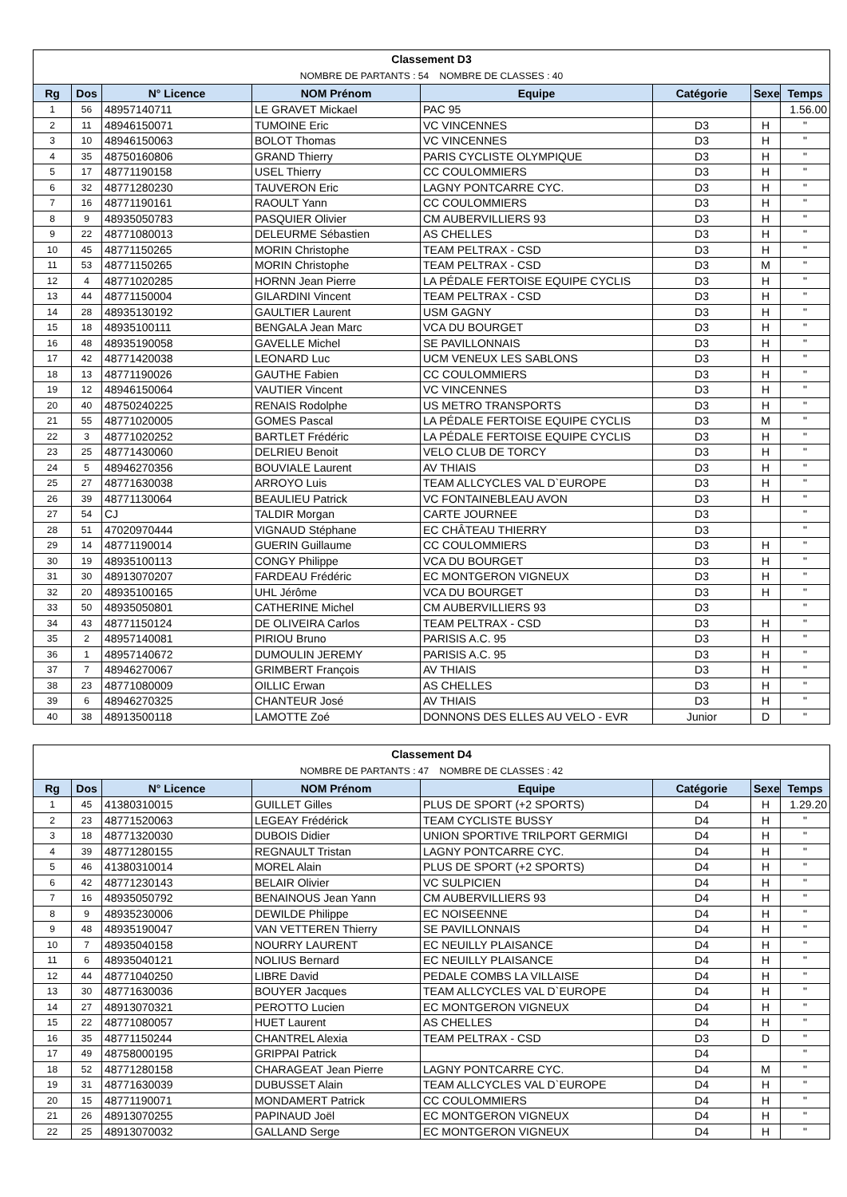| Classement D3 | | | | | | | |
| NOMBRE DE PARTANTS : 54 NOMBRE DE CLASSES : 40 | | | | | | | |
| Rg | Dos | N° Licence | NOM Prénom | Equipe | Catégorie | Sexe | Temps |
| 1 | 56 | 48957140711 | LE GRAVET Mickael | PAC 95 | | | 1.56.00 |
| 2 | 11 | 48946150071 | TUMOINE Eric | VC VINCENNES | D3 | H | " |
| 3 | 10 | 48946150063 | BOLOT Thomas | VC VINCENNES | D3 | H | " |
| 4 | 35 | 48750160806 | GRAND Thierry | PARIS CYCLISTE OLYMPIQUE | D3 | H | " |
| 5 | 17 | 48771190158 | USEL Thierry | CC COULOMMIERS | D3 | H | " |
| 6 | 32 | 48771280230 | TAUVERON Eric | LAGNY PONTCARRE CYC. | D3 | H | " |
| 7 | 16 | 48771190161 | RAOULT Yann | CC COULOMMIERS | D3 | H | " |
| 8 | 9 | 48935050783 | PASQUIER Olivier | CM AUBERVILLIERS 93 | D3 | H | " |
| 9 | 22 | 48771080013 | DELEURME Sébastien | AS CHELLES | D3 | H | " |
| 10 | 45 | 48771150265 | MORIN Christophe | TEAM PELTRAX - CSD | D3 | H | " |
| 11 | 53 | 48771150265 | MORIN Christophe | TEAM PELTRAX - CSD | D3 | M | " |
| 12 | 4 | 48771020285 | HORNN Jean Pierre | LA PÉDALE FERTOISE EQUIPE CYCLIS | D3 | H | " |
| 13 | 44 | 48771150004 | GILARDINI Vincent | TEAM PELTRAX - CSD | D3 | H | " |
| 14 | 28 | 48935130192 | GAULTIER Laurent | USM GAGNY | D3 | H | " |
| 15 | 18 | 48935100111 | BENGALA Jean Marc | VCA DU BOURGET | D3 | H | " |
| 16 | 48 | 48935190058 | GAVELLE Michel | SE PAVILLONNAIS | D3 | H | " |
| 17 | 42 | 48771420038 | LEONARD Luc | UCM VENEUX LES SABLONS | D3 | H | " |
| 18 | 13 | 48771190026 | GAUTHE Fabien | CC COULOMMIERS | D3 | H | " |
| 19 | 12 | 48946150064 | VAUTIER Vincent | VC VINCENNES | D3 | H | " |
| 20 | 40 | 48750240225 | RENAIS Rodolphe | US METRO TRANSPORTS | D3 | H | " |
| 21 | 55 | 48771020005 | GOMES Pascal | LA PÉDALE FERTOISE EQUIPE CYCLIS | D3 | M | " |
| 22 | 3 | 48771020252 | BARTLET Frédéric | LA PÉDALE FERTOISE EQUIPE CYCLIS | D3 | H | " |
| 23 | 25 | 48771430060 | DELRIEU Benoit | VELO CLUB DE TORCY | D3 | H | " |
| 24 | 5 | 48946270356 | BOUVIALE Laurent | AV THIAIS | D3 | H | " |
| 25 | 27 | 48771630038 | ARROYO Luis | TEAM ALLCYCLES VAL D`EUROPE | D3 | H | " |
| 26 | 39 | 48771130064 | BEAULIEU Patrick | VC FONTAINEBLEAU AVON | D3 | H | " |
| 27 | 54 | CJ | TALDIR Morgan | CARTE JOURNEE | D3 | | " |
| 28 | 51 | 47020970444 | VIGNAUD Stéphane | EC CHÂTEAU THIERRY | D3 | | " |
| 29 | 14 | 48771190014 | GUERIN Guillaume | CC COULOMMIERS | D3 | H | " |
| 30 | 19 | 48935100113 | CONGY Philippe | VCA DU BOURGET | D3 | H | " |
| 31 | 30 | 48913070207 | FARDEAU Frédéric | EC MONTGERON VIGNEUX | D3 | H | " |
| 32 | 20 | 48935100165 | UHL Jérôme | VCA DU BOURGET | D3 | H | " |
| 33 | 50 | 48935050801 | CATHERINE Michel | CM AUBERVILLIERS 93 | D3 | | " |
| 34 | 43 | 48771150124 | DE OLIVEIRA Carlos | TEAM PELTRAX - CSD | D3 | H | " |
| 35 | 2 | 48957140081 | PIRIOU Bruno | PARISIS A.C. 95 | D3 | H | " |
| 36 | 1 | 48957140672 | DUMOULIN JEREMY | PARISIS A.C. 95 | D3 | H | " |
| 37 | 7 | 48946270067 | GRIMBERT François | AV THIAIS | D3 | H | " |
| 38 | 23 | 48771080009 | OILLIC Erwan | AS CHELLES | D3 | H | " |
| 39 | 6 | 48946270325 | CHANTEUR José | AV THIAIS | D3 | H | " |
| 40 | 38 | 48913500118 | LAMOTTE Zoé | DONNONS DES ELLES AU VELO - EVR | Junior | D | " |
| Classement D4 | | | | | | | |
| NOMBRE DE PARTANTS : 47 NOMBRE DE CLASSES : 42 | | | | | | | |
| Rg | Dos | N° Licence | NOM Prénom | Equipe | Catégorie | Sexe | Temps |
| 1 | 45 | 41380310015 | GUILLET Gilles | PLUS DE SPORT (+2 SPORTS) | D4 | H | 1.29.20 |
| 2 | 23 | 48771520063 | LEGEAY Frédérick | TEAM CYCLISTE BUSSY | D4 | H | " |
| 3 | 18 | 48771320030 | DUBOIS Didier | UNION SPORTIVE TRILPORT GERMIGI | D4 | H | " |
| 4 | 39 | 48771280155 | REGNAULT Tristan | LAGNY PONTCARRE CYC. | D4 | H | " |
| 5 | 46 | 41380310014 | MOREL Alain | PLUS DE SPORT (+2 SPORTS) | D4 | H | " |
| 6 | 42 | 48771230143 | BELAIR Olivier | VC SULPICIEN | D4 | H | " |
| 7 | 16 | 48935050792 | BENAINOUS Jean Yann | CM AUBERVILLIERS 93 | D4 | H | " |
| 8 | 9 | 48935230006 | DEWILDE Philippe | EC NOISEENNE | D4 | H | " |
| 9 | 48 | 48935190047 | VAN VETTEREN Thierry | SE PAVILLONNAIS | D4 | H | " |
| 10 | 7 | 48935040158 | NOURRY LAURENT | EC NEUILLY PLAISANCE | D4 | H | " |
| 11 | 6 | 48935040121 | NOLIUS Bernard | EC NEUILLY PLAISANCE | D4 | H | " |
| 12 | 44 | 48771040250 | LIBRE David | PEDALE COMBS LA VILLAISE | D4 | H | " |
| 13 | 30 | 48771630036 | BOUYER Jacques | TEAM ALLCYCLES VAL D`EUROPE | D4 | H | " |
| 14 | 27 | 48913070321 | PEROTTO Lucien | EC MONTGERON VIGNEUX | D4 | H | " |
| 15 | 22 | 48771080057 | HUET Laurent | AS CHELLES | D4 | H | " |
| 16 | 35 | 48771150244 | CHANTREL Alexia | TEAM PELTRAX - CSD | D3 | D | " |
| 17 | 49 | 48758000195 | GRIPPAI Patrick | | D4 | | " |
| 18 | 52 | 48771280158 | CHARAGEAT Jean Pierre | LAGNY PONTCARRE CYC. | D4 | M | " |
| 19 | 31 | 48771630039 | DUBUSSET Alain | TEAM ALLCYCLES VAL D`EUROPE | D4 | H | " |
| 20 | 15 | 48771190071 | MONDAMERT Patrick | CC COULOMMIERS | D4 | H | " |
| 21 | 26 | 48913070255 | PAPINAUD Joël | EC MONTGERON VIGNEUX | D4 | H | " |
| 22 | 25 | 48913070032 | GALLAND Serge | EC MONTGERON VIGNEUX | D4 | H | " |